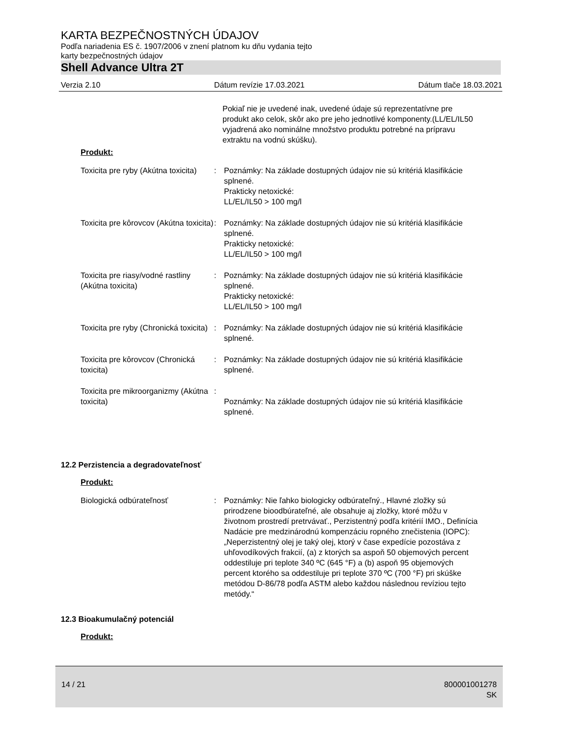KARTA BEZPEČNOSTNÝCH ÚDAJOV
Podľa nariadenia ES č. 1907/2006 v znení platnom ku dňu vydania tejto
karty bezpečnostných údajov
Shell Advance Ultra 2T
Verzia 2.10 Dátum revízie 17.03.2021 Dátum tlače 18.03.2021
Pokiaľ nie je uvedené inak, uvedené údaje sú reprezentatívne pre produkt ako celok, skôr ako pre jeho jednotlivé komponenty.(LL/EL/IL50 vyjadrená ako nominálne množstvo produktu potrebné na prípravu extraktu na vodnú skúšku).
Produkt:
Toxicita pre ryby (Akútna toxicita)
: Poznámky: Na základe dostupných údajov nie sú kritériá klasifikácie splnené.
Prakticky netoxické:
LL/EL/IL50 > 100 mg/l
Toxicita pre kôrovcov (Akútna toxicita)
: Poznámky: Na základe dostupných údajov nie sú kritériá klasifikácie splnené.
Prakticky netoxické:
LL/EL/IL50 > 100 mg/l
Toxicita pre riasy/vodné rastliny (Akútna toxicita)
: Poznámky: Na základe dostupných údajov nie sú kritériá klasifikácie splnené.
Prakticky netoxické:
LL/EL/IL50 > 100 mg/l
Toxicita pre ryby (Chronická toxicita)
: Poznámky: Na základe dostupných údajov nie sú kritériá klasifikácie splnené.
Toxicita pre kôrovcov (Chronická toxicita)
: Poznámky: Na základe dostupných údajov nie sú kritériá klasifikácie splnené.
Toxicita pre mikroorganizmy (Akútna toxicita)
:
Poznámky: Na základe dostupných údajov nie sú kritériá klasifikácie splnené.
12.2 Perzistencia a degradovateľnosť
Produkt:
Biologická odbúrateľnosť : Poznámky: Nie ľahko biologicky odbúrateľný., Hlavné zložky sú prirodzene bioodbúrateľné, ale obsahuje aj zložky, ktoré môžu v životnom prostredí pretrvávať., Perzistentný podľa kritérií IMO., Definícia Nadácie pre medzinárodnú kompenzáciu ropného znečistenia (IOPC): „Neperzistentný olej je taký olej, ktorý v čase expedície pozostáva z uhľovodíkových frakcií, (a) z ktorých sa aspoň 50 objemových percent oddestiluje pri teplote 340 ºC (645 °F) a (b) aspoň 95 objemových percent ktorého sa oddestiluje pri teplote 370 ºC (700 °F) pri skúške metódou D-86/78 podľa ASTM alebo každou následnou revíziou tejto metódy.“
12.3 Bioakumulačný potenciál
Produkt:
14 / 21 800001001278
SK